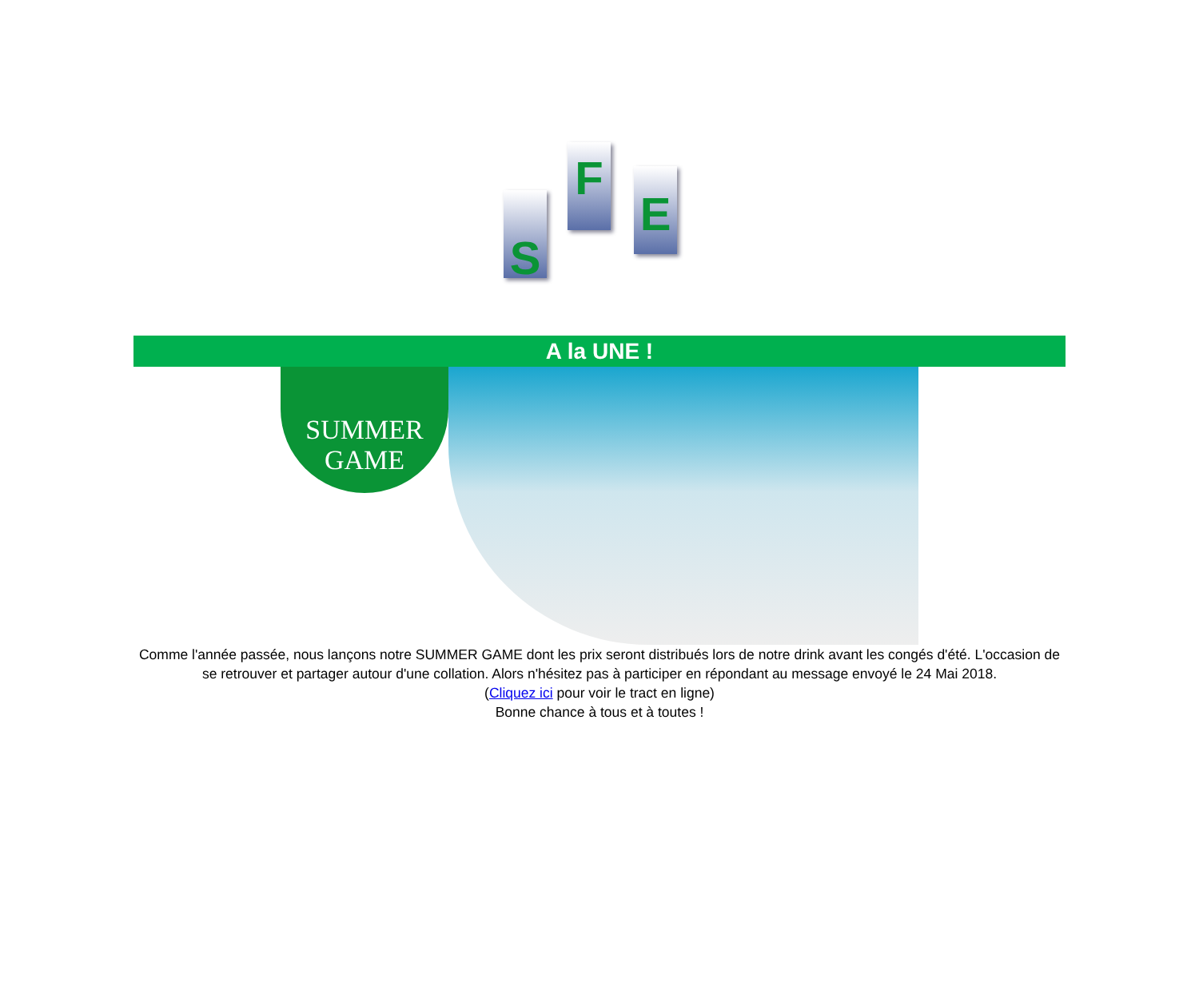S
F E
A la UNE !
SUMMER
GAME
Comme l'année passée, nous lançons notre SUMMER GAME dont les prix seront distribués lors de notre drink avant les congés d'été. L'occasion de se retrouver et partager autour d'une collation. Alors n'hésitez pas à participer en répondant au message envoyé le 24 Mai 2018.
(Cliquez ici pour voir le tract en ligne)
Bonne chance à tous et à toutes !